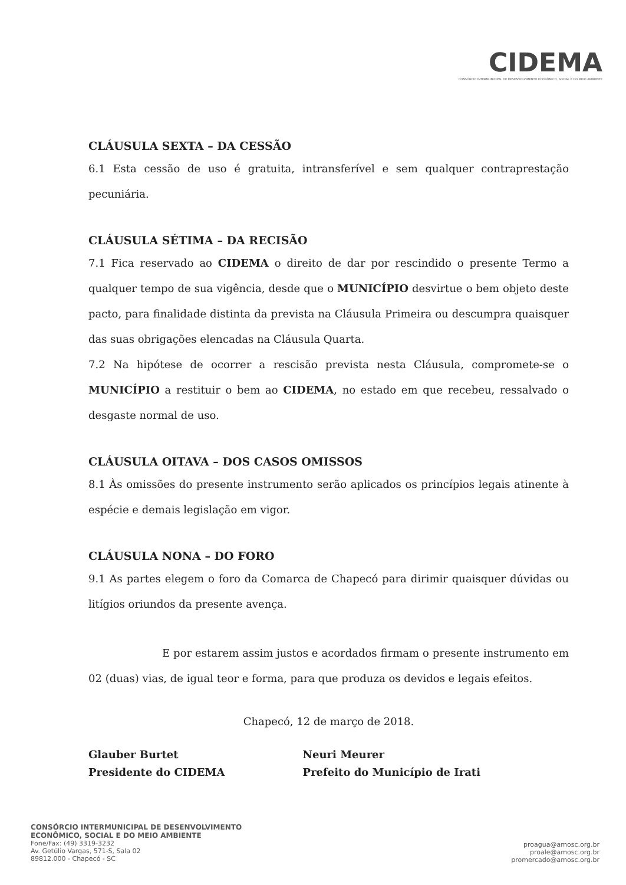CIDEMA
CONSÓRCIO INTERMUNICIPAL DE DESENVOLVIMENTO ECONÔMICO, SOCIAL E DO MEIO AMBIENTE
CLÁUSULA SEXTA – DA CESSÃO
6.1 Esta cessão de uso é gratuita, intransferível e sem qualquer contraprestação pecuniária.
CLÁUSULA SÉTIMA – DA RECISÃO
7.1 Fica reservado ao CIDEMA o direito de dar por rescindido o presente Termo a qualquer tempo de sua vigência, desde que o MUNICÍPIO desvirtue o bem objeto deste pacto, para finalidade distinta da prevista na Cláusula Primeira ou descumpra quaisquer das suas obrigações elencadas na Cláusula Quarta.
7.2 Na hipótese de ocorrer a rescisão prevista nesta Cláusula, compromete-se o MUNICÍPIO a restituir o bem ao CIDEMA, no estado em que recebeu, ressalvado o desgaste normal de uso.
CLÁUSULA OITAVA – DOS CASOS OMISSOS
8.1 Às omissões do presente instrumento serão aplicados os princípios legais atinente à espécie e demais legislação em vigor.
CLÁUSULA NONA – DO FORO
9.1 As partes elegem o foro da Comarca de Chapecó para dirimir quaisquer dúvidas ou litígios oriundos da presente avença.
E por estarem assim justos e acordados firmam o presente instrumento em 02 (duas) vias, de igual teor e forma, para que produza os devidos e legais efeitos.
Chapecó, 12 de março de 2018.
Glauber Burtet
Presidente do CIDEMA
Neuri Meurer
Prefeito do Município de Irati
CONSÓRCIO INTERMUNICIPAL DE DESENVOLVIMENTO
ECONÔMICO, SOCIAL E DO MEIO AMBIENTE
Fone/Fax: (49) 3319-3232
Av. Getúlio Vargas, 571-S, Sala 02
89812.000 - Chapecó - SC
proagua@amosc.org.br
proale@amosc.org.br
promercado@amosc.org.br